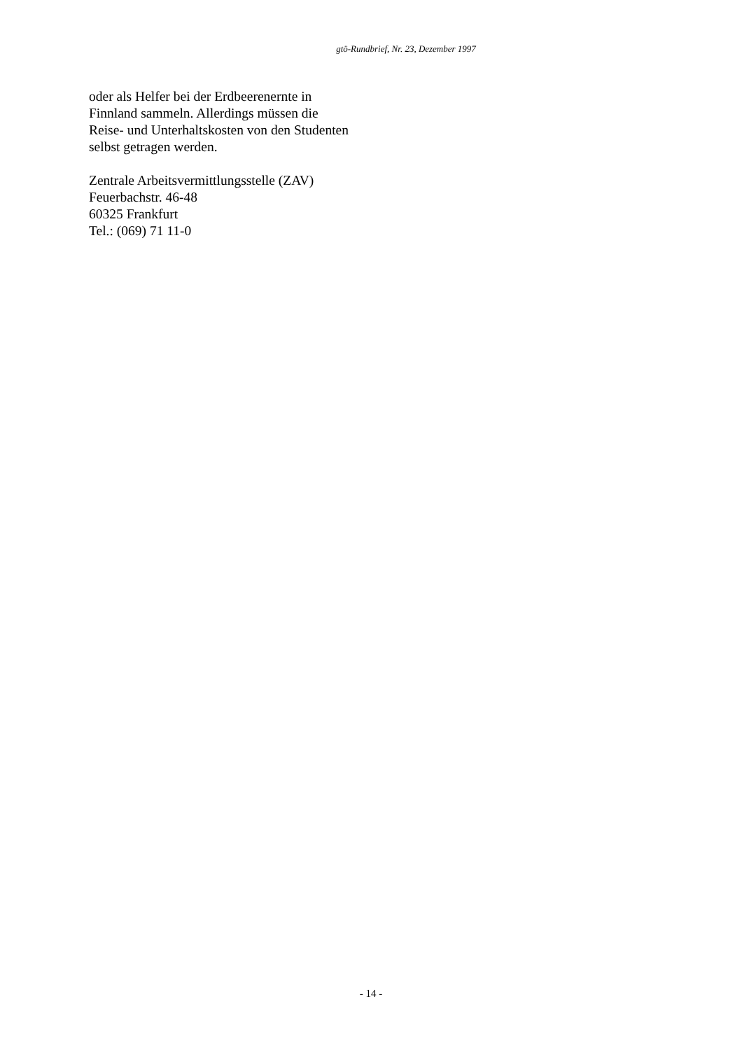gtö-Rundbrief, Nr. 23, Dezember 1997
oder als Helfer bei der Erdbeerenernte in Finnland sammeln. Allerdings müssen die Reise- und Unterhaltskosten von den Studenten selbst getragen werden.
Zentrale Arbeitsvermittlungsstelle (ZAV)
Feuerbachstr. 46-48
60325 Frankfurt
Tel.: (069) 71 11-0
- 14 -